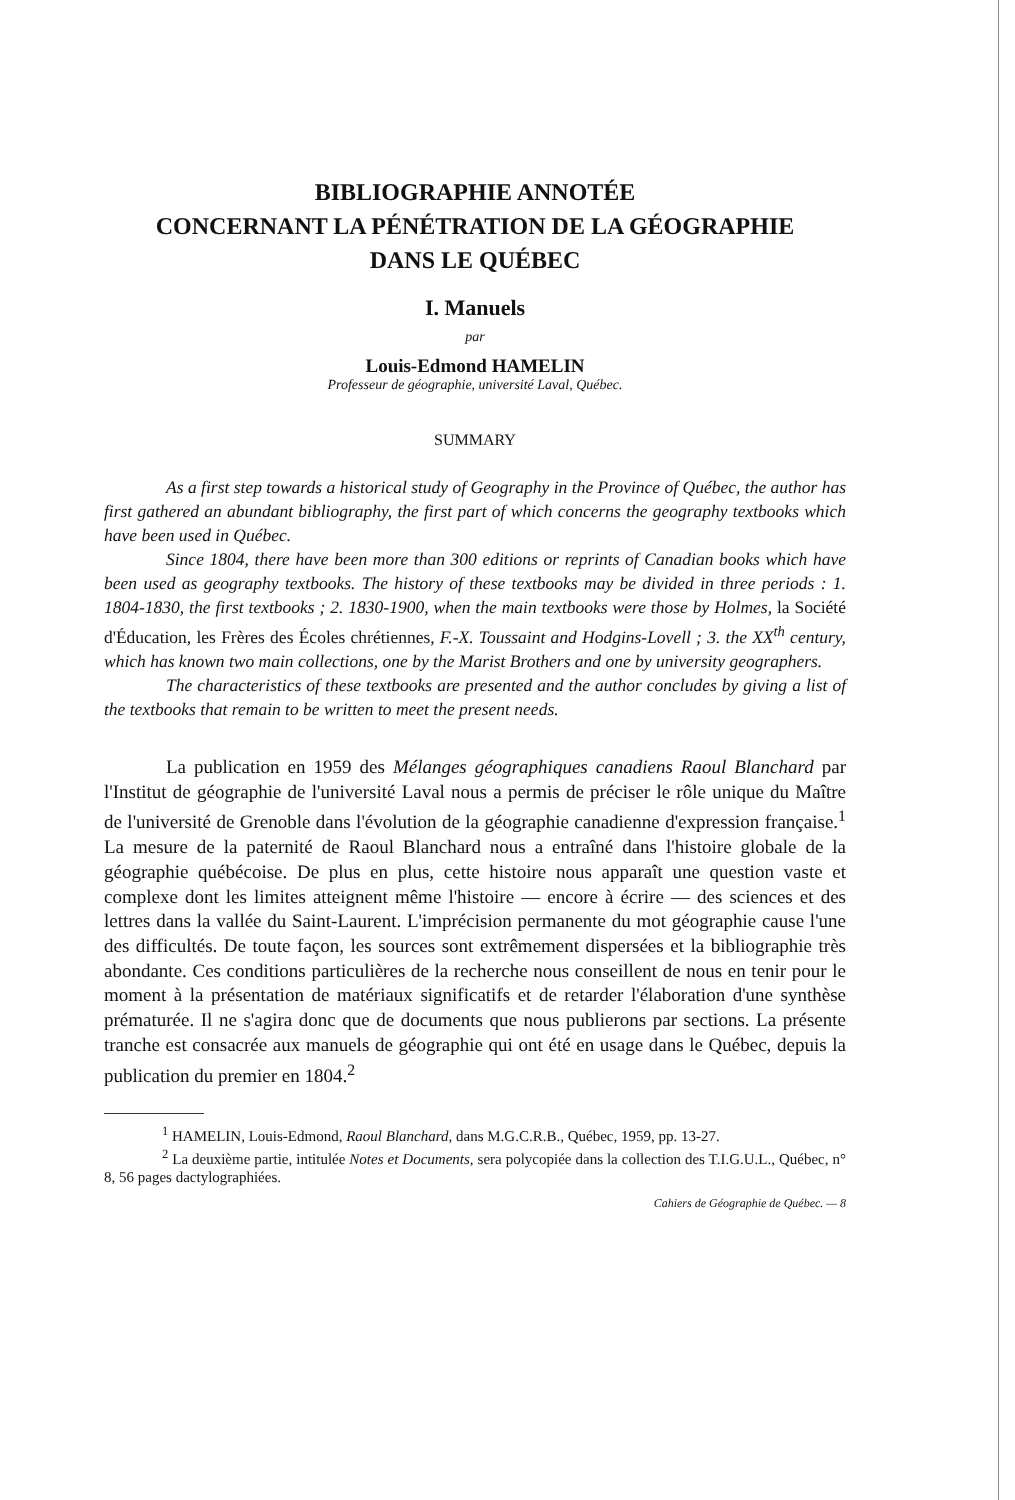BIBLIOGRAPHIE ANNOTÉE
CONCERNANT LA PÉNÉTRATION DE LA GÉOGRAPHIE
DANS LE QUÉBEC
I. Manuels
par
Louis-Edmond HAMELIN
Professeur de géographie, université Laval, Québec.
SUMMARY
As a first step towards a historical study of Geography in the Province of Québec, the author has first gathered an abundant bibliography, the first part of which concerns the geography textbooks which have been used in Québec.
Since 1804, there have been more than 300 editions or reprints of Canadian books which have been used as geography textbooks. The history of these textbooks may be divided in three periods : 1. 1804-1830, the first textbooks ; 2. 1830-1900, when the main textbooks were those by Holmes, la Société d'Éducation, les Frères des Écoles chrétiennes, F.-X. Toussaint and Hodgins-Lovell ; 3. the XX<sup>th</sup> century, which has known two main collections, one by the Marist Brothers and one by university geographers.
The characteristics of these textbooks are presented and the author concludes by giving a list of the textbooks that remain to be written to meet the present needs.
La publication en 1959 des Mélanges géographiques canadiens Raoul Blanchard par l'Institut de géographie de l'université Laval nous a permis de préciser le rôle unique du Maître de l'université de Grenoble dans l'évolution de la géographie canadienne d'expression française.<sup>1</sup> La mesure de la paternité de Raoul Blanchard nous a entraîné dans l'histoire globale de la géographie québécoise. De plus en plus, cette histoire nous apparaît une question vaste et complexe dont les limites atteignent même l'histoire — encore à écrire — des sciences et des lettres dans la vallée du Saint-Laurent. L'imprécision permanente du mot géographie cause l'une des difficultés. De toute façon, les sources sont extrêmement dispersées et la bibliographie très abondante. Ces conditions particulières de la recherche nous conseillent de nous en tenir pour le moment à la présentation de matériaux significatifs et de retarder l'élaboration d'une synthèse prématurée. Il ne s'agira donc que de documents que nous publierons par sections. La présente tranche est consacrée aux manuels de géographie qui ont été en usage dans le Québec, depuis la publication du premier en 1804.<sup>2</sup>
<sup>1</sup> HAMELIN, Louis-Edmond, Raoul Blanchard, dans M.G.C.R.B., Québec, 1959, pp. 13-27.
<sup>2</sup> La deuxième partie, intitulée Notes et Documents, sera polycopiée dans la collection des T.I.G.U.L., Québec, n° 8, 56 pages dactylographiées.
Cahiers de Géographie de Québec. — 8